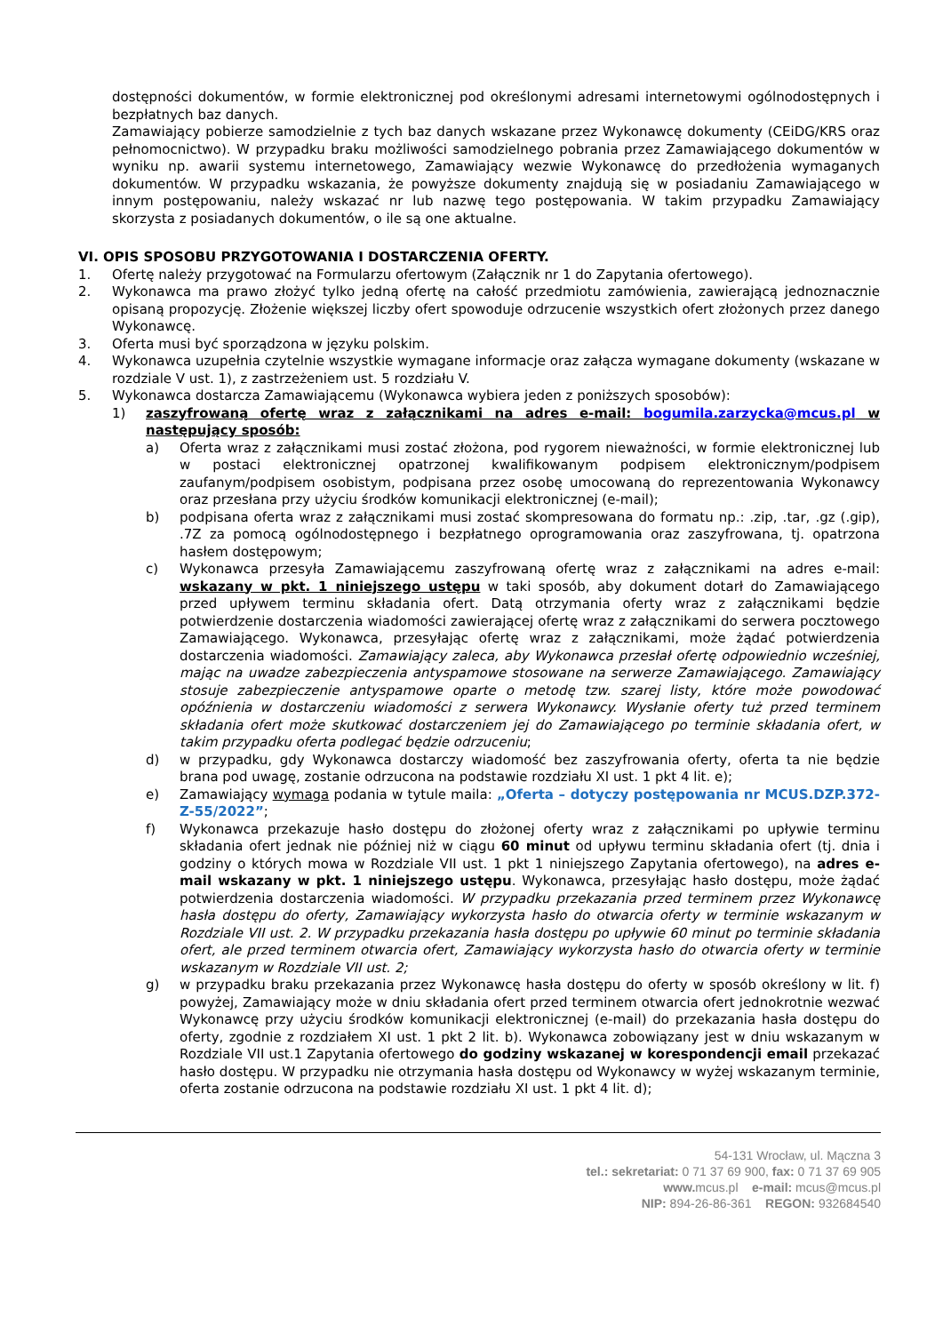dostępności dokumentów, w formie elektronicznej pod określonymi adresami internetowymi ogólnodostępnych i bezpłatnych baz danych.
Zamawiający pobierze samodzielnie z tych baz danych wskazane przez Wykonawcę dokumenty (CEiDG/KRS oraz pełnomocnictwo). W przypadku braku możliwości samodzielnego pobrania przez Zamawiającego dokumentów w wyniku np. awarii systemu internetowego, Zamawiający wezwie Wykonawcę do przedłożenia wymaganych dokumentów. W przypadku wskazania, że powyższe dokumenty znajdują się w posiadaniu Zamawiającego w innym postępowaniu, należy wskazać nr lub nazwę tego postępowania. W takim przypadku Zamawiający skorzysta z posiadanych dokumentów, o ile są one aktualne.
VI. OPIS SPOSOBU PRZYGOTOWANIA I DOSTARCZENIA OFERTY.
1. Ofertę należy przygotować na Formularzu ofertowym (Załącznik nr 1 do Zapytania ofertowego).
2. Wykonawca ma prawo złożyć tylko jedną ofertę na całość przedmiotu zamówienia, zawierającą jednoznacznie opisaną propozycję. Złożenie większej liczby ofert spowoduje odrzucenie wszystkich ofert złożonych przez danego Wykonawcę.
3. Oferta musi być sporządzona w języku polskim.
4. Wykonawca uzupełnia czytelnie wszystkie wymagane informacje oraz załącza wymagane dokumenty (wskazane w rozdziale V ust. 1), z zastrzeżeniem ust. 5 rozdziału V.
5. Wykonawca dostarcza Zamawiającemu (Wykonawca wybiera jeden z poniższych sposobów):
1) zaszyfrowaną ofertę wraz z załącznikami na adres e-mail: bogumila.zarzycka@mcus.pl w następujący sposób:
a) Oferta wraz z załącznikami musi zostać złożona, pod rygorem nieważności, w formie elektronicznej lub w postaci elektronicznej opatrzonej kwalifikowanym podpisem elektronicznym/podpisem zaufanym/podpisem osobistym, podpisana przez osobę umocowaną do reprezentowania Wykonawcy oraz przesłana przy użyciu środków komunikacji elektronicznej (e-mail);
b) podpisana oferta wraz z załącznikami musi zostać skompresowana do formatu np.: .zip, .tar, .gz (.gip), .7Z za pomocą ogólnodostępnego i bezpłatnego oprogramowania oraz zaszyfrowana, tj. opatrzona hasłem dostępowym;
c) Wykonawca przesyła Zamawiającemu zaszyfrowaną ofertę wraz z załącznikami na adres e-mail: wskazany w pkt. 1 niniejszego ustępu w taki sposób, aby dokument dotarł do Zamawiającego przed upływem terminu składania ofert. Datą otrzymania oferty wraz z załącznikami będzie potwierdzenie dostarczenia wiadomości zawierającej ofertę wraz z załącznikami do serwera pocztowego Zamawiającego. Wykonawca, przesyłając ofertę wraz z załącznikami, może żądać potwierdzenia dostarczenia wiadomości. Zamawiający zaleca, aby Wykonawca przesłał ofertę odpowiednio wcześniej, mając na uwadze zabezpieczenia antyspamowe stosowane na serwerze Zamawiającego. Zamawiający stosuje zabezpieczenie antyspamowe oparte o metodę tzw. szarej listy, które może powodować opóźnienia w dostarczeniu wiadomości z serwera Wykonawcy. Wysłanie oferty tuż przed terminem składania ofert może skutkować dostarczeniem jej do Zamawiającego po terminie składania ofert, w takim przypadku oferta podlegać będzie odrzuceniu;
d) w przypadku, gdy Wykonawca dostarczy wiadomość bez zaszyfrowania oferty, oferta ta nie będzie brana pod uwagę, zostanie odrzucona na podstawie rozdziału XI ust. 1 pkt 4 lit. e);
e) Zamawiający wymaga podania w tytule maila: „Oferta – dotyczy postępowania nr MCUS.DZP.372-Z-55/2022”;
f) Wykonawca przekazuje hasło dostępu do złożonej oferty wraz z załącznikami po upływie terminu składania ofert jednak nie później niż w ciągu 60 minut od upływu terminu składania ofert (tj. dnia i godziny o których mowa w Rozdziale VII ust. 1 pkt 1 niniejszego Zapytania ofertowego), na adres e-mail wskazany w pkt. 1 niniejszego ustępu. Wykonawca, przesyłając hasło dostępu, może żądać potwierdzenia dostarczenia wiadomości. W przypadku przekazania przed terminem przez Wykonawcę hasła dostępu do oferty, Zamawiający wykorzysta hasło do otwarcia oferty w terminie wskazanym w Rozdziale VII ust. 2. W przypadku przekazania hasła dostępu po upływie 60 minut po terminie składania ofert, ale przed terminem otwarcia ofert, Zamawiający wykorzysta hasło do otwarcia oferty w terminie wskazanym w Rozdziale VII ust. 2;
g) w przypadku braku przekazania przez Wykonawcę hasła dostępu do oferty w sposób określony w lit. f) powyżej, Zamawiający może w dniu składania ofert przed terminem otwarcia ofert jednokrotnie wezwać Wykonawcę przy użyciu środków komunikacji elektronicznej (e-mail) do przekazania hasła dostępu do oferty, zgodnie z rozdziałem XI ust. 1 pkt 2 lit. b). Wykonawca zobowiązany jest w dniu wskazanym w Rozdziale VII ust.1 Zapytania ofertowego do godziny wskazanej w korespondencji email przekazać hasło dostępu. W przypadku nie otrzymania hasła dostępu od Wykonawcy w wyżej wskazanym terminie, oferta zostanie odrzucona na podstawie rozdziału XI ust. 1 pkt 4 lit. d);
54-131 Wrocław, ul. Mączna 3
tel.: sekretariat: 0 71 37 69 900, fax: 0 71 37 69 905
www. mcus.pl e-mail: mcus@mcus.pl
NIP: 894-26-86-361 REGON: 932684540